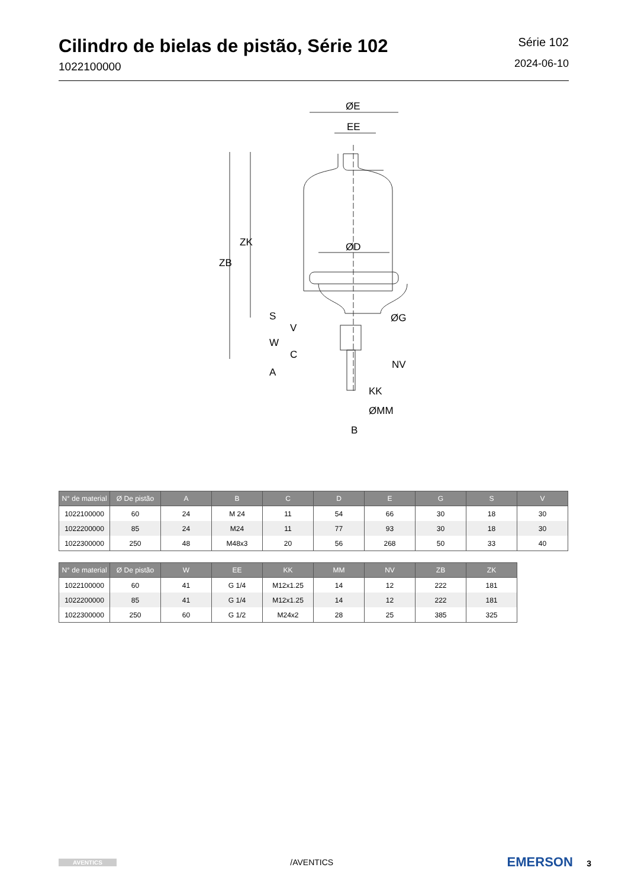Cilindro de bielas de pistão, Série 102
1022100000
Série 102
2024-06-10
ØE
EE
ØD
ØG
NV
KK
ØMM
B
ZB
ZK
S
W
V
C
A
| N° de material | Ø De pistão | A | B | C | D | E | G | S | V |
| --- | --- | --- | --- | --- | --- | --- | --- | --- | --- |
| 1022100000 | 60 | 24 | M 24 | 11 | 54 | 66 | 30 | 18 | 30 |
| 1022200000 | 85 | 24 | M24 | 11 | 77 | 93 | 30 | 18 | 30 |
| 1022300000 | 250 | 48 | M48x3 | 20 | 56 | 268 | 50 | 33 | 40 |
| N° de material | Ø De pistão | W | EE | KK | MM | NV | ZB | ZK |
| --- | --- | --- | --- | --- | --- | --- | --- | --- |
| 1022100000 | 60 | 41 | G 1/4 | M12x1.25 | 14 | 12 | 222 | 181 |
| 1022200000 | 85 | 41 | G 1/4 | M12x1.25 | 14 | 12 | 222 | 181 |
| 1022300000 | 250 | 60 | G 1/2 | M24x2 | 28 | 25 | 385 | 325 |
AVENTICS /AVENTICS EMERSON 3